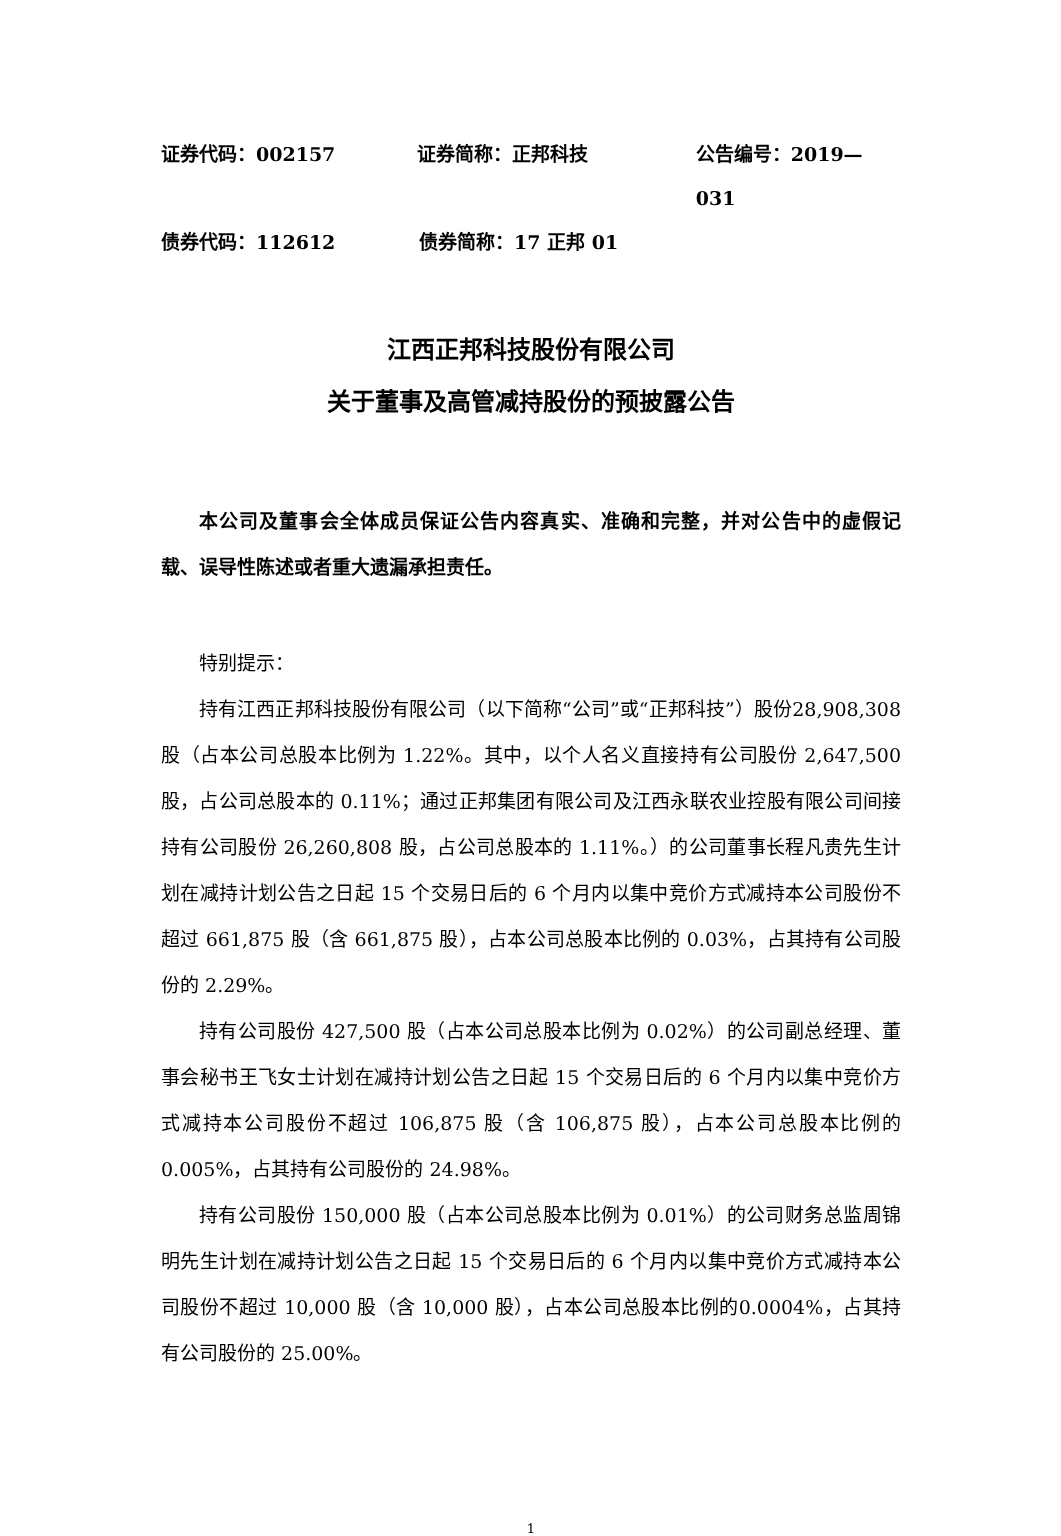证券代码：002157 证券简称：正邦科技 公告编号：2019—031
债券代码：112612 债券简称：17 正邦 01
江西正邦科技股份有限公司
关于董事及高管减持股份的预披露公告
本公司及董事会全体成员保证公告内容真实、准确和完整，并对公告中的虚假记载、误导性陈述或者重大遗漏承担责任。
特别提示：
持有江西正邦科技股份有限公司（以下简称“公司”或“正邦科技”）股份28,908,308 股（占本公司总股本比例为 1.22%。其中，以个人名义直接持有公司股份 2,647,500 股，占公司总股本的 0.11%；通过正邦集团有限公司及江西永联农业控股有限公司间接持有公司股份 26,260,808 股，占公司总股本的 1.11%。）的公司董事长程凡贵先生计划在减持计划公告之日起 15 个交易日后的 6 个月内以集中竞价方式减持本公司股份不超过 661,875 股（含 661,875 股），占本公司总股本比例的 0.03%，占其持有公司股份的 2.29%。
持有公司股份 427,500 股（占本公司总股本比例为 0.02%）的公司副总经理、董事会秘书王飞女士计划在减持计划公告之日起 15 个交易日后的 6 个月内以集中竞价方式减持本公司股份不超过 106,875 股（含 106,875 股），占本公司总股本比例的 0.005%，占其持有公司股份的 24.98%。
持有公司股份 150,000 股（占本公司总股本比例为 0.01%）的公司财务总监周锦明先生计划在减持计划公告之日起 15 个交易日后的 6 个月内以集中竞价方式减持本公司股份不超过 10,000 股（含 10,000 股），占本公司总股本比例的0.0004%，占其持有公司股份的 25.00%。
1